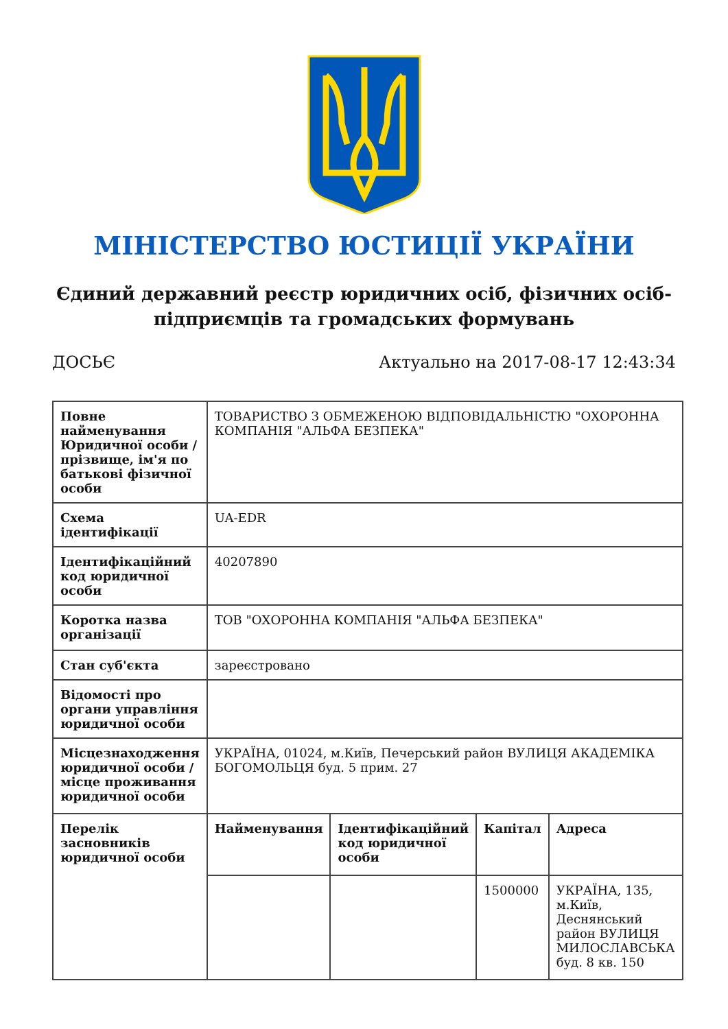МІНІСТЕРСТВО ЮСТИЦІЇ УКРАЇНИ
Єдиний державний реєстр юридичних осіб, фізичних осіб-підприємців та громадських формувань
ДОСЬЄ Актуально на 2017-08-17 12:43:34
| Повне найменування Юридичної особи / прізвище, ім'я по батькові фізичної особи | ТОВАРИСТВО З ОБМЕЖЕНОЮ ВІДПОВІДАЛЬНІСТЮ "ОХОРОННА КОМПАНІЯ "АЛЬФА БЕЗПЕКА" | | | |
| Схема ідентифікації | UA-EDR | | | |
| Ідентифікаційний код юридичної особи | 40207890 | | | |
| Коротка назва організації | ТОВ "ОХОРОННА КОМПАНІЯ "АЛЬФА БЕЗПЕКА" | | | |
| Стан суб'єкта | зареєстровано | | | |
| Відомості про органи управління юридичної особи | | | | |
| Місцезнаходження юридичної особи / місце проживання юридичної особи | УКРАЇНА, 01024, м.Київ, Печерський район ВУЛИЦЯ АКАДЕМІКА БОГОМОЛЬЦЯ буд. 5 прим. 27 | | | |
| Перелік засновників юридичної особи | Найменування | Ідентифікаційний код юридичної особи | Капітал | Адреса |
| | | | 1500000 | УКРАЇНА, 135, м.Київ, Деснянський район ВУЛИЦЯ МИЛОСЛАВСЬКА буд. 8 кв. 150 |